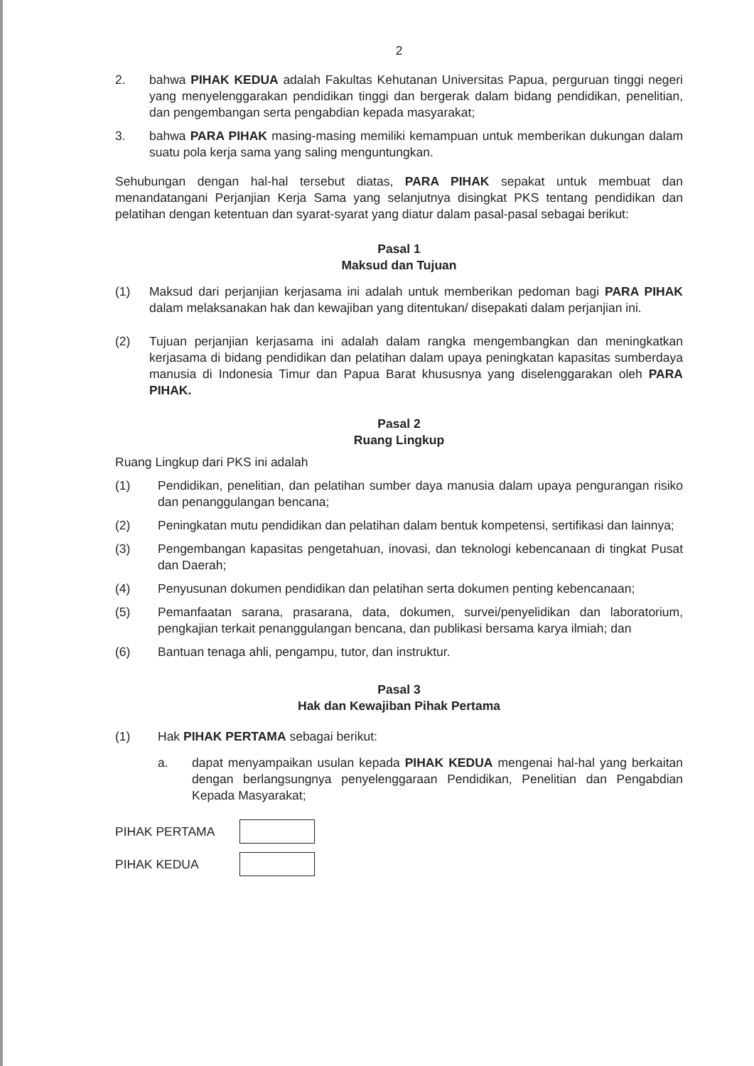2
2. bahwa PIHAK KEDUA adalah Fakultas Kehutanan Universitas Papua, perguruan tinggi negeri yang menyelenggarakan pendidikan tinggi dan bergerak dalam bidang pendidikan, penelitian, dan pengembangan serta pengabdian kepada masyarakat;
3. bahwa PARA PIHAK masing-masing memiliki kemampuan untuk memberikan dukungan dalam suatu pola kerja sama yang saling menguntungkan.
Sehubungan dengan hal-hal tersebut diatas, PARA PIHAK sepakat untuk membuat dan menandatangani Perjanjian Kerja Sama yang selanjutnya disingkat PKS tentang pendidikan dan pelatihan dengan ketentuan dan syarat-syarat yang diatur dalam pasal-pasal sebagai berikut:
Pasal 1
Maksud dan Tujuan
(1) Maksud dari perjanjian kerjasama ini adalah untuk memberikan pedoman bagi PARA PIHAK dalam melaksanakan hak dan kewajiban yang ditentukan/ disepakati dalam perjanjian ini.
(2) Tujuan perjanjian kerjasama ini adalah dalam rangka mengembangkan dan meningkatkan kerjasama di bidang pendidikan dan pelatihan dalam upaya peningkatan kapasitas sumberdaya manusia di Indonesia Timur dan Papua Barat khususnya yang diselenggarakan oleh PARA PIHAK.
Pasal 2
Ruang Lingkup
Ruang Lingkup dari PKS ini adalah
(1) Pendidikan, penelitian, dan pelatihan sumber daya manusia dalam upaya pengurangan risiko dan penanggulangan bencana;
(2) Peningkatan mutu pendidikan dan pelatihan dalam bentuk kompetensi, sertifikasi dan lainnya;
(3) Pengembangan kapasitas pengetahuan, inovasi, dan teknologi kebencanaan di tingkat Pusat dan Daerah;
(4) Penyusunan dokumen pendidikan dan pelatihan serta dokumen penting kebencanaan;
(5) Pemanfaatan sarana, prasarana, data, dokumen, survei/penyelidikan dan laboratorium, pengkajian terkait penanggulangan bencana, dan publikasi bersama karya ilmiah; dan
(6) Bantuan tenaga ahli, pengampu, tutor, dan instruktur.
Pasal 3
Hak dan Kewajiban Pihak Pertama
(1) Hak PIHAK PERTAMA sebagai berikut:
a. dapat menyampaikan usulan kepada PIHAK KEDUA mengenai hal-hal yang berkaitan dengan berlangsungnya penyelenggaraan Pendidikan, Penelitian dan Pengabdian Kepada Masyarakat;
PIHAK PERTAMA
PIHAK KEDUA